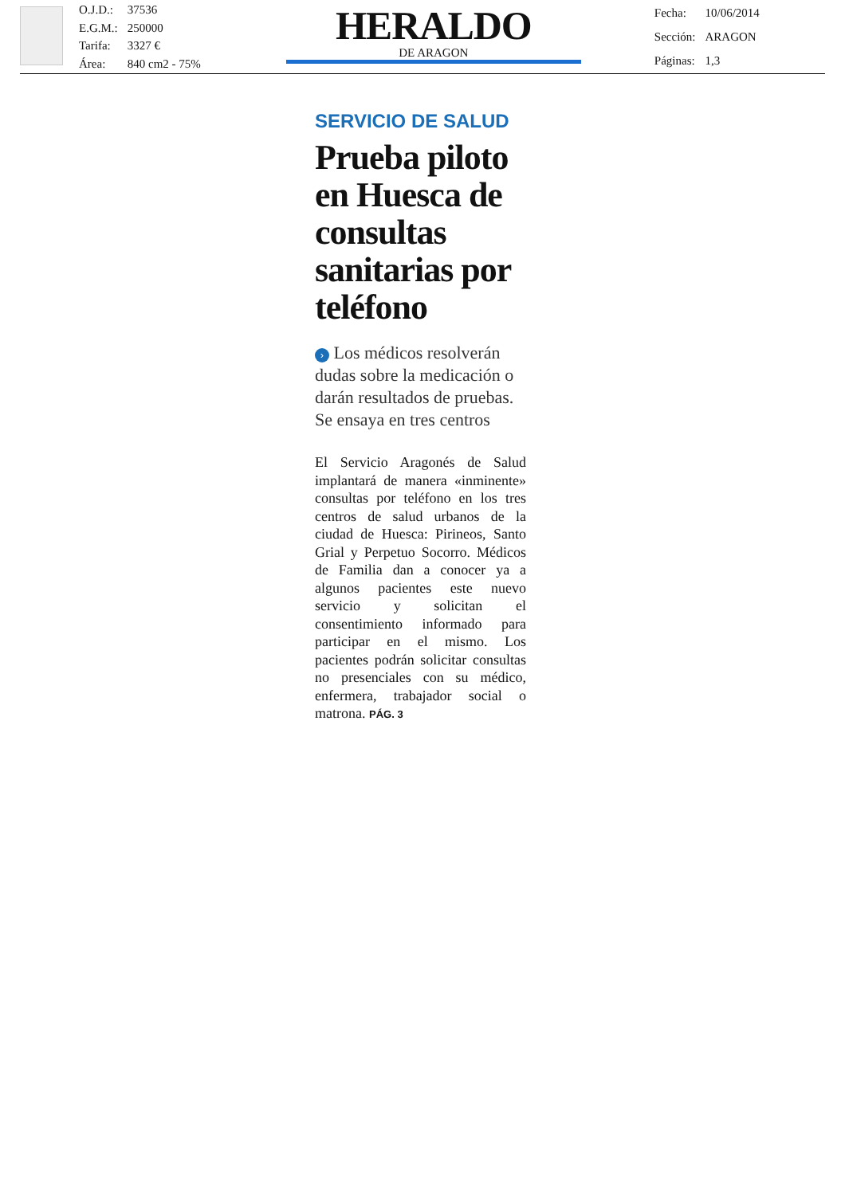| O.J.D.: | 37536 |
| E.G.M.: | 250000 |
| Tarifa: | 3327 € |
| Área: | 840 cm2 - 75% |
HERALDO
DE ARAGON
| Fecha: | 10/06/2014 |
| Sección: | ARAGON |
| Páginas: | 1,3 |
SERVICIO DE SALUD
Prueba piloto en Huesca de consultas sanitarias por teléfono
› Los médicos resolverán dudas sobre la medicación o darán resultados de pruebas. Se ensaya en tres centros
El Servicio Aragonés de Salud implantará de manera «inminente» consultas por teléfono en los tres centros de salud urbanos de la ciudad de Huesca: Pirineos, Santo Grial y Perpetuo Socorro. Médicos de Familia dan a conocer ya a algunos pacientes este nuevo servicio y solicitan el consentimiento informado para participar en el mismo. Los pacientes podrán solicitar consultas no presenciales con su médico, enfermera, trabajador social o matrona. PÁG. 3